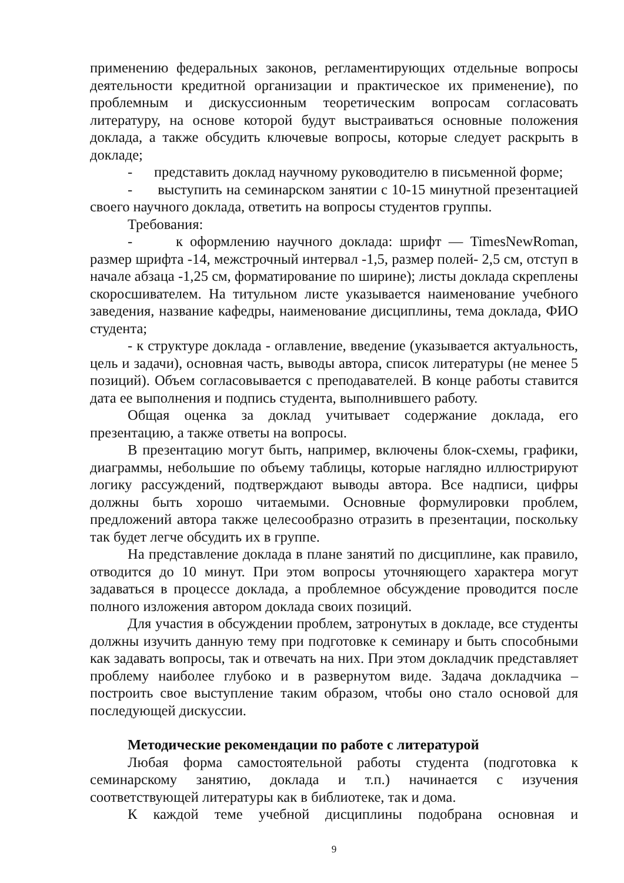применению федеральных законов, регламентирующих отдельные вопросы деятельности кредитной организации и практическое их применение), по проблемным и дискуссионным теоретическим вопросам согласовать литературу, на основе которой будут выстраиваться основные положения доклада, а также обсудить ключевые вопросы, которые следует раскрыть в докладе;
- представить доклад научному руководителю в письменной форме;
- выступить на семинарском занятии с 10-15 минутной презентацией своего научного доклада, ответить на вопросы студентов группы.
Требования:
- к оформлению научного доклада: шрифт — TimesNewRoman, размер шрифта -14, межстрочный интервал -1,5, размер полей- 2,5 см, отступ в начале абзаца -1,25 см, форматирование по ширине); листы доклада скреплены скоросшивателем. На титульном листе указывается наименование учебного заведения, название кафедры, наименование дисциплины, тема доклада, ФИО студента;
- к структуре доклада - оглавление, введение (указывается актуальность, цель и задачи), основная часть, выводы автора, список литературы (не менее 5 позиций). Объем согласовывается с преподавателей. В конце работы ставится дата ее выполнения и подпись студента, выполнившего работу.
Общая оценка за доклад учитывает содержание доклада, его презентацию, а также ответы на вопросы.
В презентацию могут быть, например, включены блок-схемы, графики, диаграммы, небольшие по объему таблицы, которые наглядно иллюстрируют логику рассуждений, подтверждают выводы автора. Все надписи, цифры должны быть хорошо читаемыми. Основные формулировки проблем, предложений автора также целесообразно отразить в презентации, поскольку так будет легче обсудить их в группе.
На представление доклада в плане занятий по дисциплине, как правило, отводится до 10 минут. При этом вопросы уточняющего характера могут задаваться в процессе доклада, а проблемное обсуждение проводится после полного изложения автором доклада своих позиций.
Для участия в обсуждении проблем, затронутых в докладе, все студенты должны изучить данную тему при подготовке к семинару и быть способными как задавать вопросы, так и отвечать на них. При этом докладчик представляет проблему наиболее глубоко и в развернутом виде. Задача докладчика – построить свое выступление таким образом, чтобы оно стало основой для последующей дискуссии.
Методические рекомендации по работе с литературой
Любая форма самостоятельной работы студента (подготовка к семинарскому занятию, доклада и т.п.) начинается с изучения соответствующей литературы как в библиотеке, так и дома.
К каждой теме учебной дисциплины подобрана основная и
9